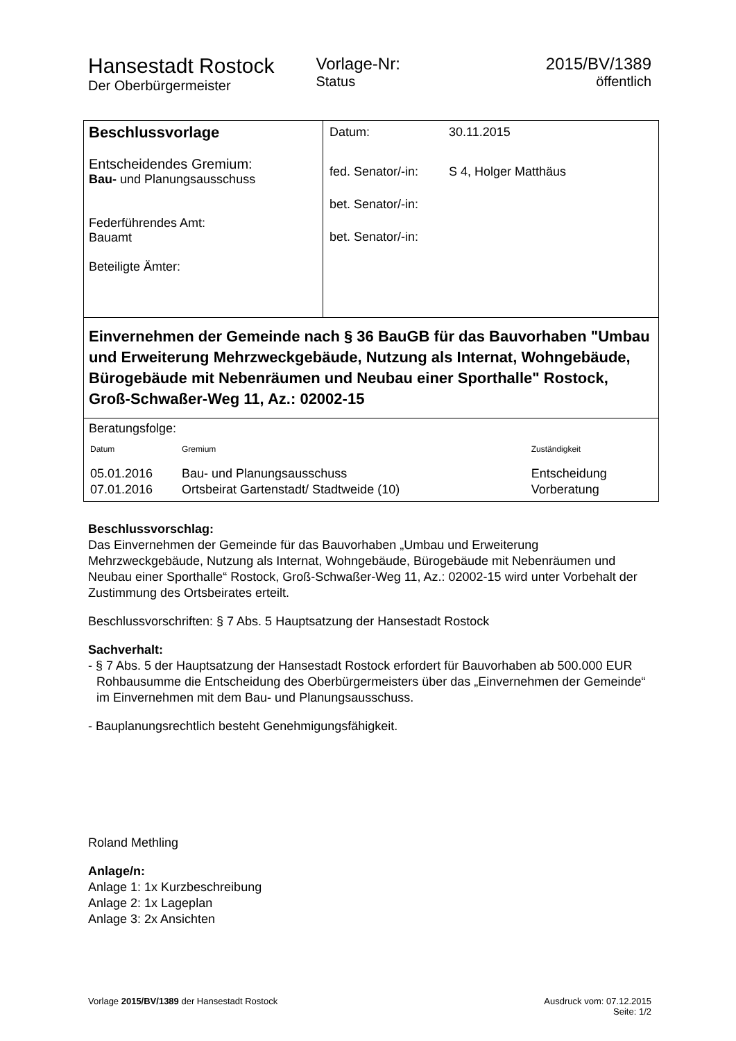Hansestadt Rostock
Der Oberbürgermeister
Vorlage-Nr:
Status
2015/BV/1389
öffentlich
| Beschlussvorlage Entscheidendes Gremium: Bau- und Planungsausschuss Federführendes Amt: Bauamt Beteiligte Ämter: | / Datum: / 30.11.2015 / / fed. Senator/-in: / S 4, Holger Matthäus / / bet. Senator/-in: / / / bet. Senator/-in: / / |
| Einvernehmen der Gemeinde nach § 36 BauGB für das Bauvorhaben "Umbau und Erweiterung Mehrzweckgebäude, Nutzung als Internat, Wohngebäude, Bürogebäude mit Nebenräumen und Neubau einer Sporthalle" Rostock, Groß-Schwaßer-Weg 11, Az.: 02002-15 | |
| Beratungsfolge: / Datum / Gremium / Zuständigkeit / / 05.01.2016 / Bau- und Planungsausschuss / Entscheidung / / 07.01.2016 / Ortsbeirat Gartenstadt/ Stadtweide (10) / Vorberatung / | |
Beschlussvorschlag:
Das Einvernehmen der Gemeinde für das Bauvorhaben „Umbau und Erweiterung Mehrzweckgebäude, Nutzung als Internat, Wohngebäude, Bürogebäude mit Nebenräumen und Neubau einer Sporthalle“ Rostock, Groß-Schwaßer-Weg 11, Az.: 02002-15 wird unter Vorbehalt der Zustimmung des Ortsbeirates erteilt.
Beschlussvorschriften: § 7 Abs. 5 Hauptsatzung der Hansestadt Rostock
Sachverhalt:
- § 7 Abs. 5 der Hauptsatzung der Hansestadt Rostock erfordert für Bauvorhaben ab 500.000 EUR Rohbausumme die Entscheidung des Oberbürgermeisters über das „Einvernehmen der Gemeinde“ im Einvernehmen mit dem Bau- und Planungsausschuss.
- Bauplanungsrechtlich besteht Genehmigungsfähigkeit.
Roland Methling
Anlage/n:
Anlage 1: 1x Kurzbeschreibung
Anlage 2: 1x Lageplan
Anlage 3: 2x Ansichten
Vorlage 2015/BV/1389 der Hansestadt Rostock
Ausdruck vom: 07.12.2015
Seite: 1/2